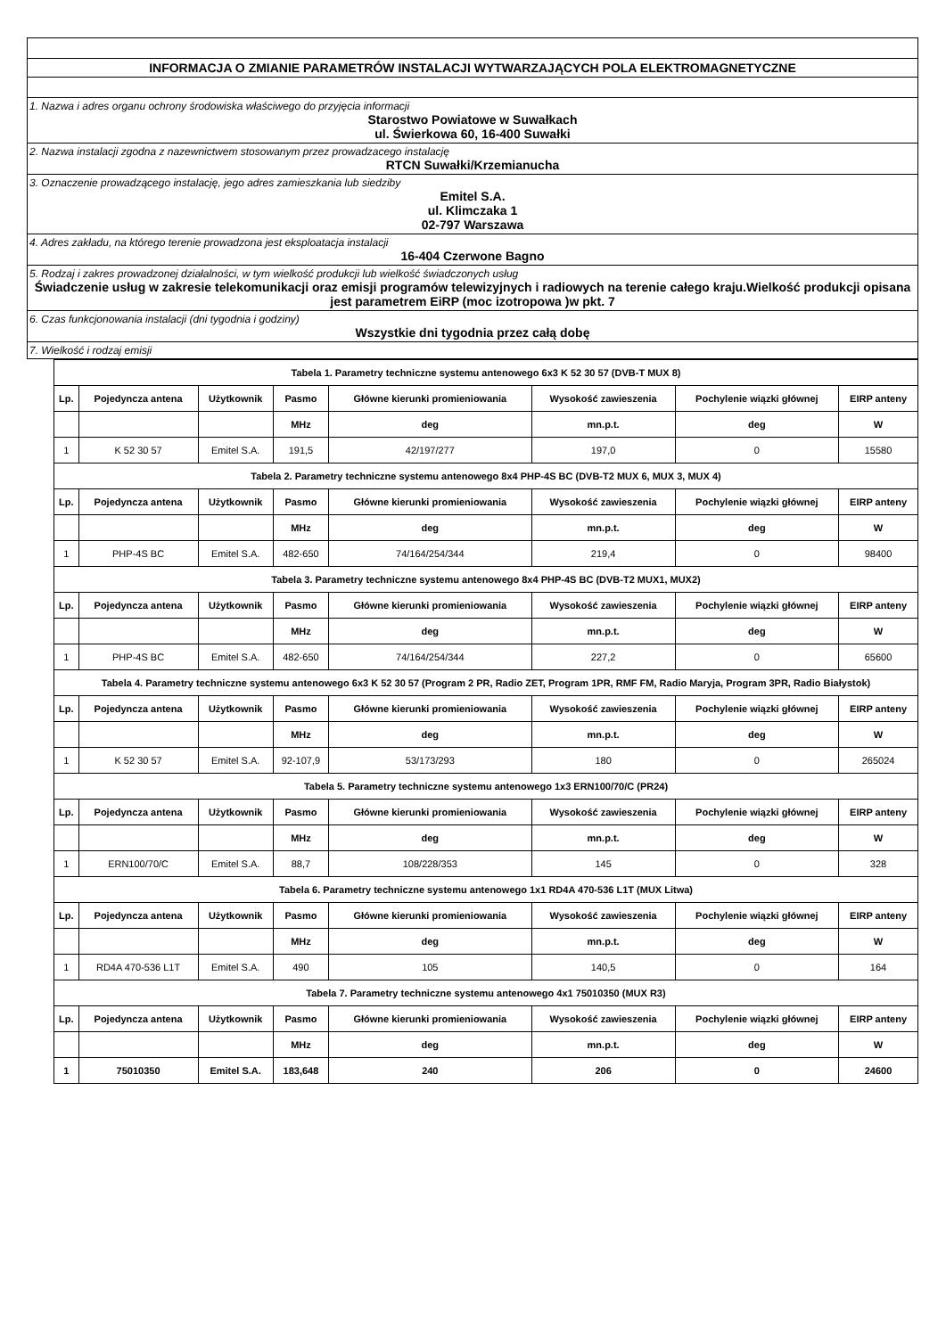| INFORMACJA O ZMIANIE PARAMETRÓW INSTALACJI WYTWARZAJĄCYCH POLA ELEKTROMAGNETYCZNE |
| 1. Nazwa i adres organu ochrony środowiska właściwego do przyjęcia informacji Starostwo Powiatowe w Suwałkach ul. Świerkowa 60, 16-400 Suwałki |
| 2. Nazwa instalacji zgodna z nazewnictwem stosowanym przez prowadzacego instalację RTCN Suwałki/Krzemianucha |
| 3. Oznaczenie prowadzącego instalację, jego adres zamieszkania lub siedziby Emitel S.A. ul. Klimczaka 1 02-797 Warszawa |
| 4. Adres zakładu, na którego terenie prowadzona jest eksploatacja instalacji 16-404 Czerwone Bagno |
| 5. Rodzaj i zakres prowadzonej działalności, w tym wielkość produkcji lub wielkość świadczonych usług Świadczenie usług w zakresie telekomunikacji oraz emisji programów telewizyjnych i radiowych na terenie całego kraju.Wielkość produkcji opisana jest parametrem EiRP (moc izotropowa )w pkt. 7 |
| 6. Czas funkcjonowania instalacji (dni tygodnia i godziny) Wszystkie dni tygodnia przez całą dobę |
| 7. Wielkość i rodzaj emisji |
| Tabela 1. Parametry techniczne systemu antenowego 6x3 K 52 30 57 (DVB-T MUX 8) | | | | | | | |
| Lp. | Pojedyncza antena | Użytkownik | Pasmo | Główne kierunki promieniowania | Wysokość zawieszenia | Pochylenie wiązki głównej | EIRP anteny |
| | | | MHz | deg | mn.p.t. | deg | W |
| 1 | K 52 30 57 | Emitel S.A. | 191,5 | 42/197/277 | 197,0 | 0 | 15580 |
| Tabela 2. Parametry techniczne systemu antenowego 8x4 PHP-4S BC (DVB-T2 MUX 6, MUX 3, MUX 4) | | | | | | | |
| Lp. | Pojedyncza antena | Użytkownik | Pasmo | Główne kierunki promieniowania | Wysokość zawieszenia | Pochylenie wiązki głównej | EIRP anteny |
| | | | MHz | deg | mn.p.t. | deg | W |
| 1 | PHP-4S BC | Emitel S.A. | 482-650 | 74/164/254/344 | 219,4 | 0 | 98400 |
| Tabela 3. Parametry techniczne systemu antenowego 8x4 PHP-4S BC (DVB-T2 MUX1, MUX2) | | | | | | | |
| Lp. | Pojedyncza antena | Użytkownik | Pasmo | Główne kierunki promieniowania | Wysokość zawieszenia | Pochylenie wiązki głównej | EIRP anteny |
| | | | MHz | deg | mn.p.t. | deg | W |
| 1 | PHP-4S BC | Emitel S.A. | 482-650 | 74/164/254/344 | 227,2 | 0 | 65600 |
| Tabela 4. Parametry techniczne systemu antenowego 6x3 K 52 30 57 (Program 2 PR, Radio ZET, Program 1PR, RMF FM, Radio Maryja, Program 3PR, Radio Białystok) | | | | | | | |
| Lp. | Pojedyncza antena | Użytkownik | Pasmo | Główne kierunki promieniowania | Wysokość zawieszenia | Pochylenie wiązki głównej | EIRP anteny |
| | | | MHz | deg | mn.p.t. | deg | W |
| 1 | K 52 30 57 | Emitel S.A. | 92-107,9 | 53/173/293 | 180 | 0 | 265024 |
| Tabela 5. Parametry techniczne systemu antenowego 1x3 ERN100/70/C (PR24) | | | | | | | |
| Lp. | Pojedyncza antena | Użytkownik | Pasmo | Główne kierunki promieniowania | Wysokość zawieszenia | Pochylenie wiązki głównej | EIRP anteny |
| | | | MHz | deg | mn.p.t. | deg | W |
| 1 | ERN100/70/C | Emitel S.A. | 88,7 | 108/228/353 | 145 | 0 | 328 |
| Tabela 6. Parametry techniczne systemu antenowego 1x1 RD4A 470-536 L1T (MUX Litwa) | | | | | | | |
| Lp. | Pojedyncza antena | Użytkownik | Pasmo | Główne kierunki promieniowania | Wysokość zawieszenia | Pochylenie wiązki głównej | EIRP anteny |
| | | | MHz | deg | mn.p.t. | deg | W |
| 1 | RD4A 470-536 L1T | Emitel S.A. | 490 | 105 | 140,5 | 0 | 164 |
| Tabela 7. Parametry techniczne systemu antenowego 4x1 75010350 (MUX R3) | | | | | | | |
| Lp. | Pojedyncza antena | Użytkownik | Pasmo | Główne kierunki promieniowania | Wysokość zawieszenia | Pochylenie wiązki głównej | EIRP anteny |
| | | | MHz | deg | mn.p.t. | deg | W |
| 1 | 75010350 | Emitel S.A. | 183,648 | 240 | 206 | 0 | 24600 |